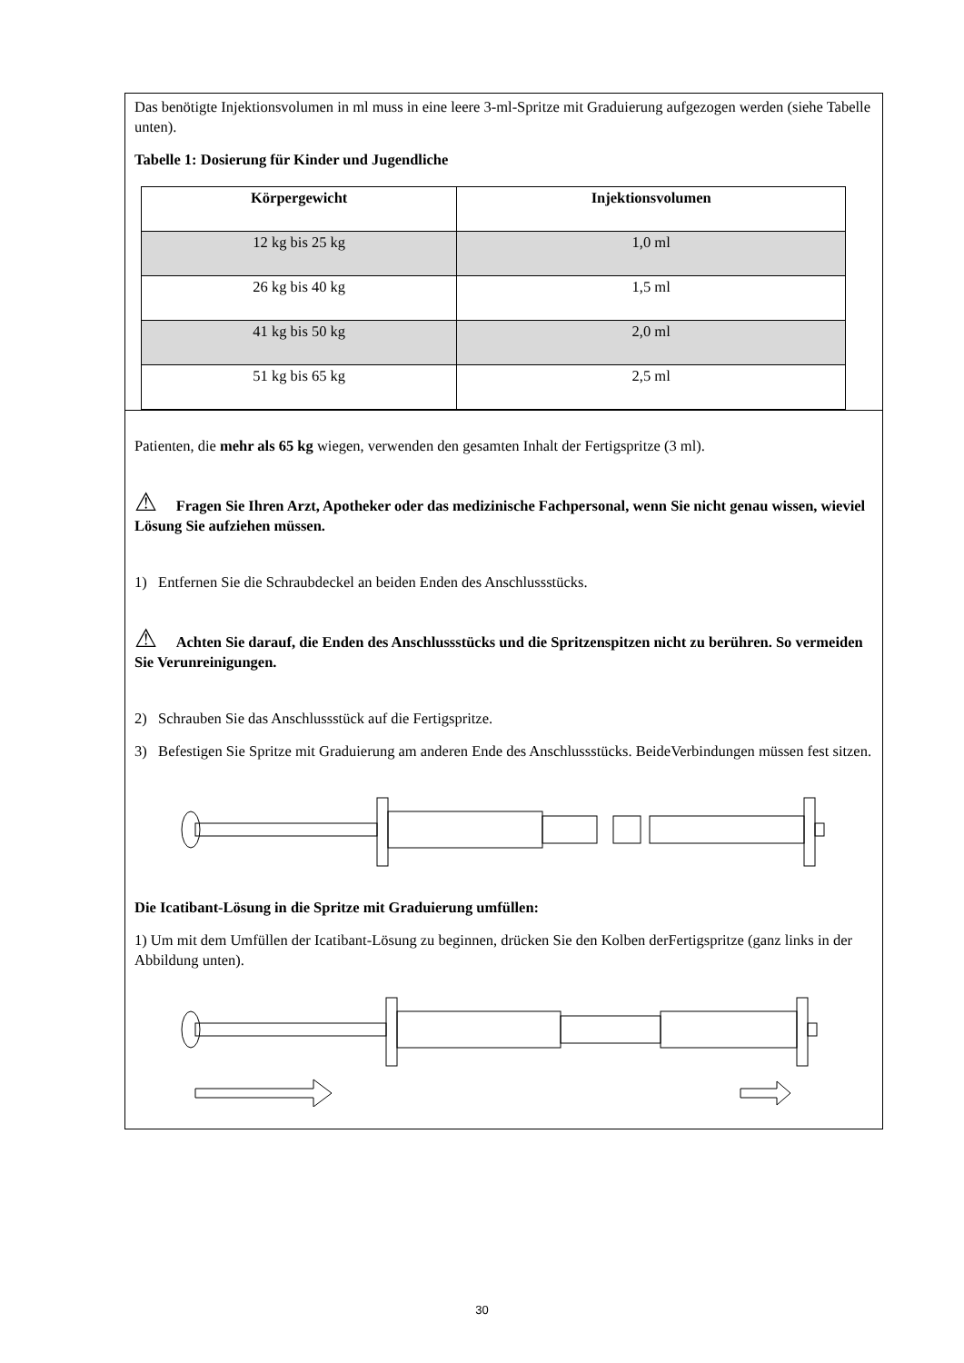Das benötigte Injektionsvolumen in ml muss in eine leere 3-ml-Spritze mit Graduierung aufgezogen werden (siehe Tabelle unten).
Tabelle 1: Dosierung für Kinder und Jugendliche
| Körpergewicht | Injektionsvolumen |
| --- | --- |
| 12 kg bis 25 kg | 1,0 ml |
| 26 kg bis 40 kg | 1,5 ml |
| 41 kg bis 50 kg | 2,0 ml |
| 51 kg bis 65 kg | 2,5 ml |
Patienten, die mehr als 65 kg wiegen, verwenden den gesamten Inhalt der Fertigspritze (3 ml).
⚠ Fragen Sie Ihren Arzt, Apotheker oder das medizinische Fachpersonal, wenn Sie nicht genau wissen, wieviel Lösung Sie aufziehen müssen.
1) Entfernen Sie die Schraubdeckel an beiden Enden des Anschlussstücks.
⚠ Achten Sie darauf, die Enden des Anschlussstücks und die Spritzenspitzen nicht zu berühren. So vermeiden Sie Verunreinigungen.
2) Schrauben Sie das Anschlussstück auf die Fertigspritze.
3) Befestigen Sie Spritze mit Graduierung am anderen Ende des Anschlussstücks. BeideVerbindungen müssen fest sitzen.
Die Icatibant-Lösung in die Spritze mit Graduierung umfüllen:
1) Um mit dem Umfüllen der Icatibant-Lösung zu beginnen, drücken Sie den Kolben derFertigspritze (ganz links in der Abbildung unten).
30